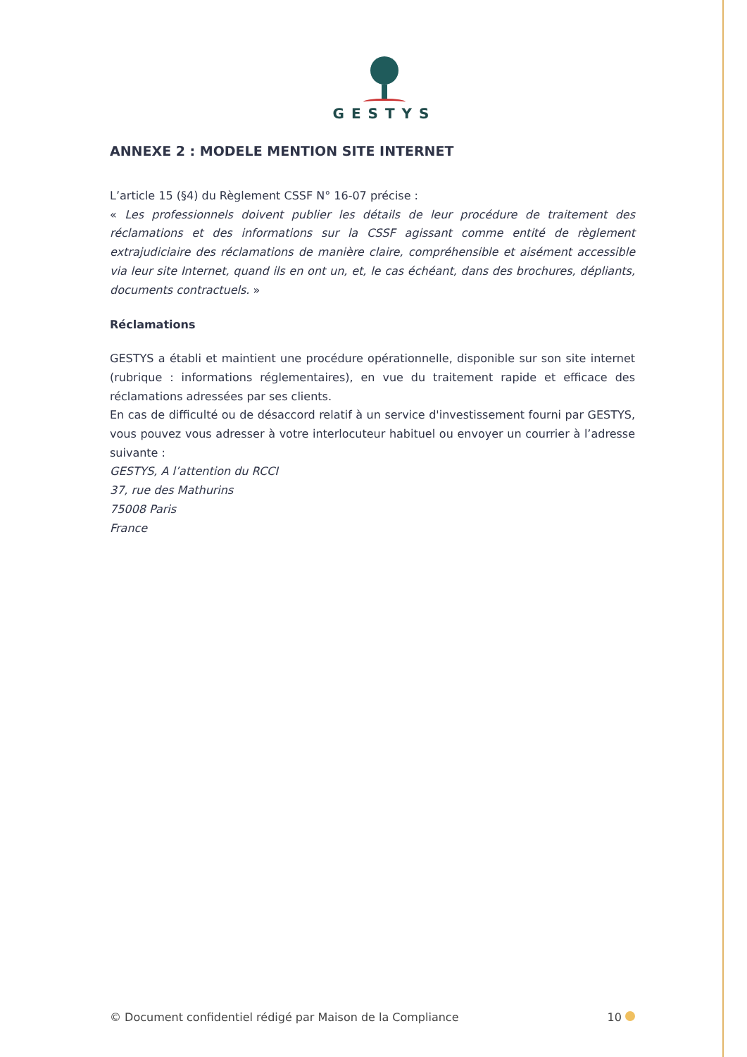GESTYS
ANNEXE 2 : MODELE MENTION SITE INTERNET
L’article 15 (§4) du Règlement CSSF N° 16-07 précise :
« Les professionnels doivent publier les détails de leur procédure de traitement des réclamations et des informations sur la CSSF agissant comme entité de règlement extrajudiciaire des réclamations de manière claire, compréhensible et aisément accessible via leur site Internet, quand ils en ont un, et, le cas échéant, dans des brochures, dépliants, documents contractuels. »
Réclamations
GESTYS a établi et maintient une procédure opérationnelle, disponible sur son site internet (rubrique : informations réglementaires), en vue du traitement rapide et efficace des réclamations adressées par ses clients.
En cas de difficulté ou de désaccord relatif à un service d'investissement fourni par GESTYS, vous pouvez vous adresser à votre interlocuteur habituel ou envoyer un courrier à l’adresse suivante :
GESTYS, A l’attention du RCCI
37, rue des Mathurins
75008 Paris
France
© Document confidentiel rédigé par Maison de la Compliance 10